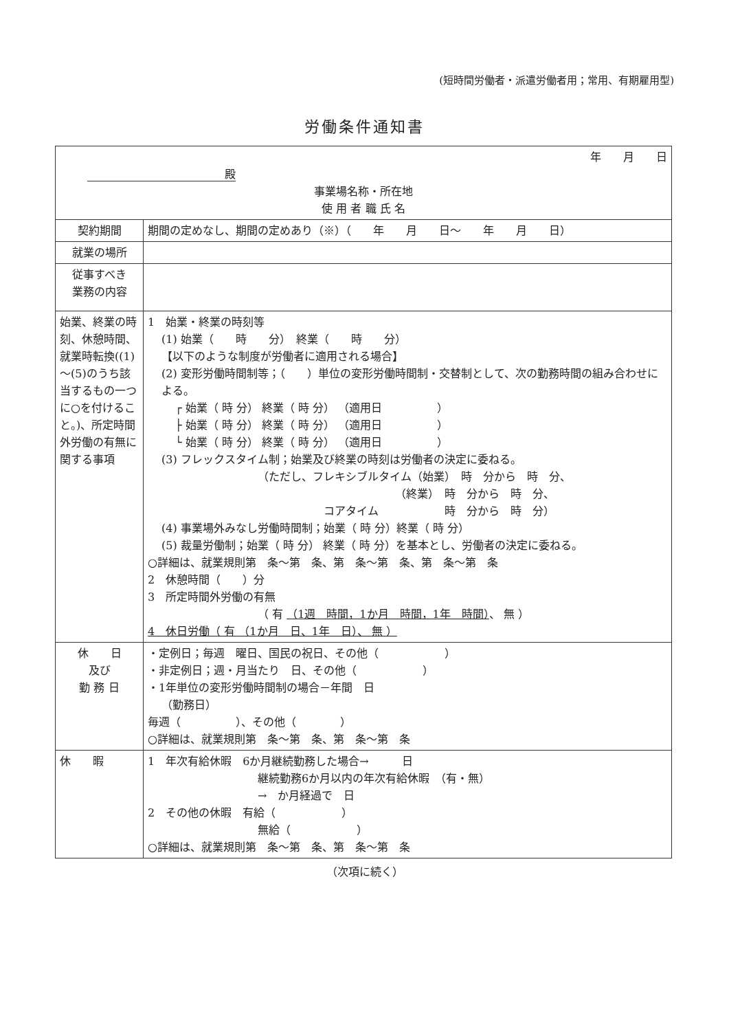(短時間労働者・派遣労働者用；常用、有期雇用型)
労働条件通知書
| 年 月 日 殿 事業場名称・所在地 使 用 者 職 氏 名 | |
| 契約期間 | 期間の定めなし、期間の定めあり（※）（ 年 月 日～ 年 月 日） |
| 就業の場所 | |
| 従事すべき 業務の内容 | |
| 始業、終業の時刻、休憩時間、就業時転換((1)～(5)のうち該当するもの一つに○を付けること。)、所定時間外労働の有無に関する事項 | 1 始業・終業の時刻等 (1) 始業（ 時 分） 終業（ 時 分） 【以下のような制度が労働者に適用される場合】 (2) 変形労働時間制等；（ ）単位の変形労働時間制・交替制として、次の勤務時間の組み合わせによる。 ┌ 始業（ 時 分） 終業（ 時 分） （適用日 ） ├ 始業（ 時 分） 終業（ 時 分） （適用日 ） └ 始業（ 時 分） 終業（ 時 分） （適用日 ） (3) フレックスタイム制；始業及び終業の時刻は労働者の決定に委ねる。 （ただし、フレキシブルタイム（始業） 時 分から 時 分、 （終業） 時 分から 時 分、 コアタイム 時 分から 時 分） (4) 事業場外みなし労働時間制；始業（ 時 分）終業（ 時 分） (5) 裁量労働制；始業（ 時 分） 終業（ 時 分）を基本とし、労働者の決定に委ねる。 ○詳細は、就業規則第 条～第 条、第 条～第 条、第 条～第 条 2 休憩時間（ ）分 3 所定時間外労働の有無 （ 有 （1週 時間，1か月 時間，1年 時間） 、 無 ） 4 休日労働（ 有 （1か月 日、1年 日）、 無 ） |
| 休 日 及び 勤 務 日 | ・定例日；毎週 曜日、国民の祝日、その他（ ） ・非定例日；週・月当たり 日、その他（ ） ・1年単位の変形労働時間制の場合－年間 日 （勤務日） 毎週（ ）、その他（ ） ○詳細は、就業規則第 条～第 条、第 条～第 条 |
| 休 暇 | 1 年次有給休暇 6か月継続勤務した場合→ 日 継続勤務6か月以内の年次有給休暇 （有・無） → か月経過で 日 2 その他の休暇 有給（ ） 無給（ ） ○詳細は、就業規則第 条～第 条、第 条～第 条 |
（次項に続く）